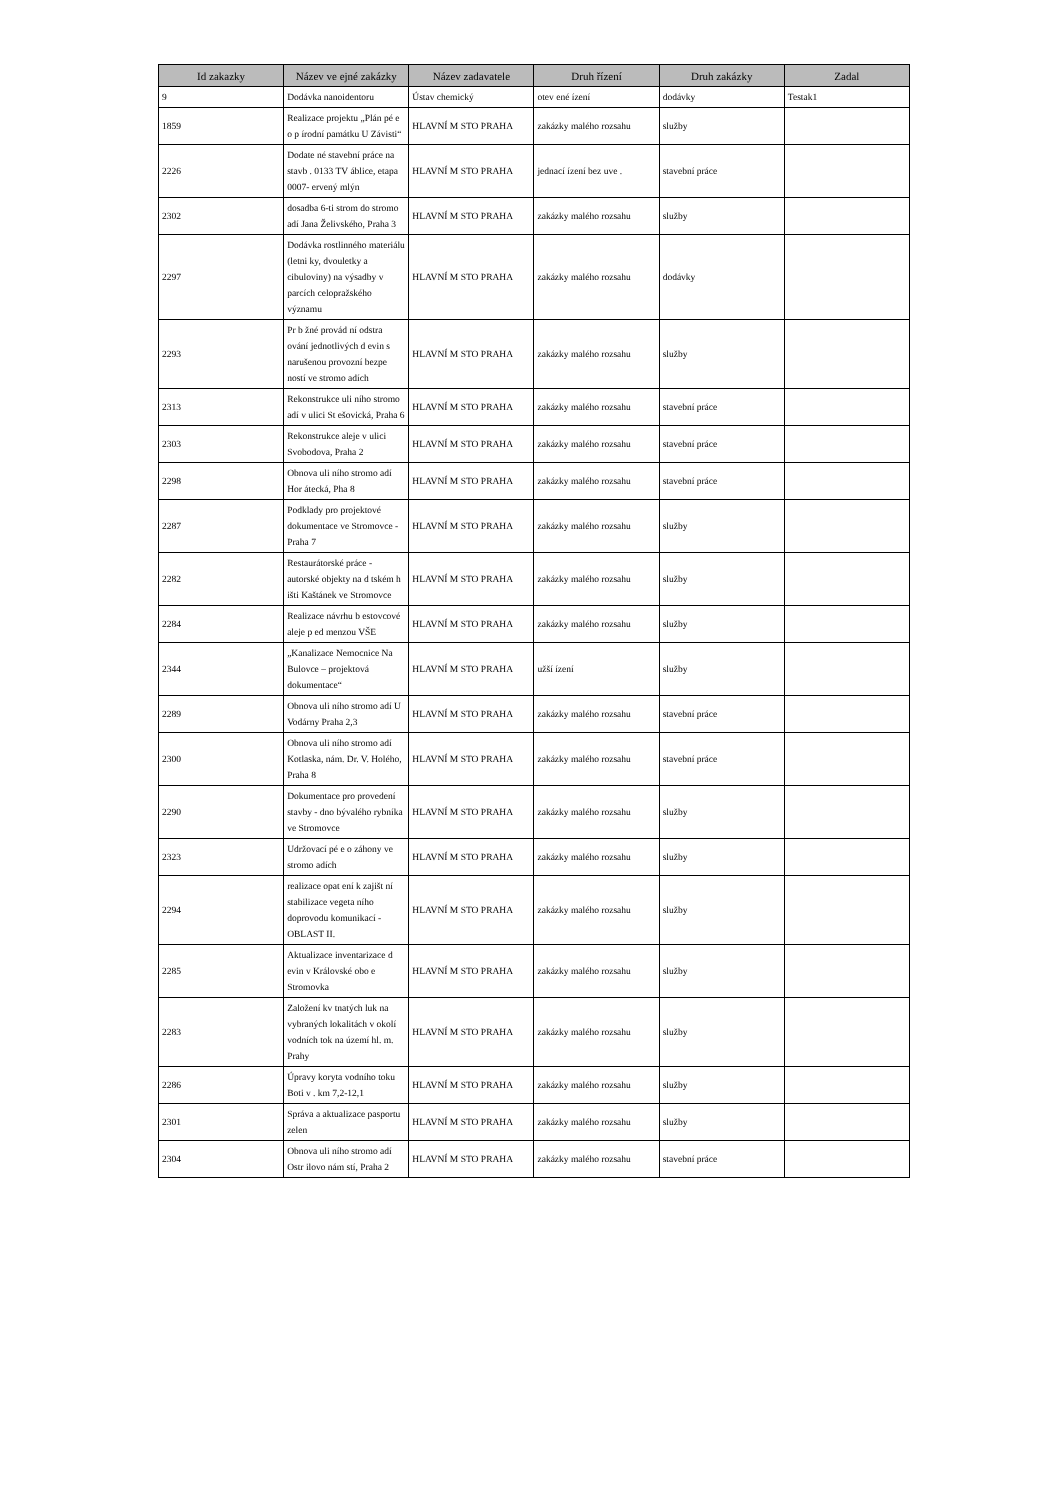| Id zakazky | Název ve ejné zakázky | Název zadavatele | Druh řízení | Druh zakázky | Zadal |
| --- | --- | --- | --- | --- | --- |
| 9 | Dodávka nanoidentoru | Ústav chemický | otev ené ízení | dodávky | Testak1 |
| 1859 | Realizace projektu „Plán pé e o p írodní památku U Závisti“ | HLAVNÍ M STO PRAHA | zakázky malého rozsahu | služby | |
| 2226 | Dodate né stavební práce na stavb . 0133 TV áblice, etapa 0007- ervený mlýn | HLAVNÍ M STO PRAHA | jednací ízení bez uve . | stavební práce | |
| 2302 | dosadba 6-ti strom do stromo adí Jana Želivského, Praha 3 | HLAVNÍ M STO PRAHA | zakázky malého rozsahu | služby | |
| 2297 | Dodávka rostlinného materiálu (letni ky, dvouletky a cibuloviny) na výsadby v parcích celopražského významu | HLAVNÍ M STO PRAHA | zakázky malého rozsahu | dodávky | |
| 2293 | Pr b žné provád ní odstra ování jednotlivých d evin s narušenou provozní bezpe ností ve stromo adích | HLAVNÍ M STO PRAHA | zakázky malého rozsahu | služby | |
| 2313 | Rekonstrukce uli ního stromo adí v ulici St ešovická, Praha 6 | HLAVNÍ M STO PRAHA | zakázky malého rozsahu | stavební práce | |
| 2303 | Rekonstrukce aleje v ulici Svobodova, Praha 2 | HLAVNÍ M STO PRAHA | zakázky malého rozsahu | stavební práce | |
| 2298 | Obnova uli ního stromo adí Hor átecká, Pha 8 | HLAVNÍ M STO PRAHA | zakázky malého rozsahu | stavební práce | |
| 2287 | Podklady pro projektové dokumentace ve Stromovce - Praha 7 | HLAVNÍ M STO PRAHA | zakázky malého rozsahu | služby | |
| 2282 | Restaurátorské práce - autorské objekty na d tském h išti Kaštánek ve Stromovce | HLAVNÍ M STO PRAHA | zakázky malého rozsahu | služby | |
| 2284 | Realizace návrhu b estovcové aleje p ed menzou VŠE | HLAVNÍ M STO PRAHA | zakázky malého rozsahu | služby | |
| 2344 | „Kanalizace Nemocnice Na Bulovce – projektová dokumentace“ | HLAVNÍ M STO PRAHA | užší ízení | služby | |
| 2289 | Obnova uli ního stromo adí U Vodárny Praha 2,3 | HLAVNÍ M STO PRAHA | zakázky malého rozsahu | stavební práce | |
| 2300 | Obnova uli ního stromo adí Kotlaska, nám. Dr. V. Holého, Praha 8 | HLAVNÍ M STO PRAHA | zakázky malého rozsahu | stavební práce | |
| 2290 | Dokumentace pro provedení stavby - dno bývalého rybníka ve Stromovce | HLAVNÍ M STO PRAHA | zakázky malého rozsahu | služby | |
| 2323 | Udržovací pé e o záhony ve stromo adích | HLAVNÍ M STO PRAHA | zakázky malého rozsahu | služby | |
| 2294 | realizace opat ení k zajišt ní stabilizace vegeta ního doprovodu komunikací - OBLAST II. | HLAVNÍ M STO PRAHA | zakázky malého rozsahu | služby | |
| 2285 | Aktualizace inventarizace d evin v Královské obo e Stromovka | HLAVNÍ M STO PRAHA | zakázky malého rozsahu | služby | |
| 2283 | Založení kv tnatých luk na vybraných lokalitách v okolí vodních tok na území hl. m. Prahy | HLAVNÍ M STO PRAHA | zakázky malého rozsahu | služby | |
| 2286 | Úpravy koryta vodního toku Boti v . km 7,2-12,1 | HLAVNÍ M STO PRAHA | zakázky malého rozsahu | služby | |
| 2301 | Správa a aktualizace pasportu zelen | HLAVNÍ M STO PRAHA | zakázky malého rozsahu | služby | |
| 2304 | Obnova uli ního stromo adí Ostr ilovo nám stí, Praha 2 | HLAVNÍ M STO PRAHA | zakázky malého rozsahu | stavební práce | |